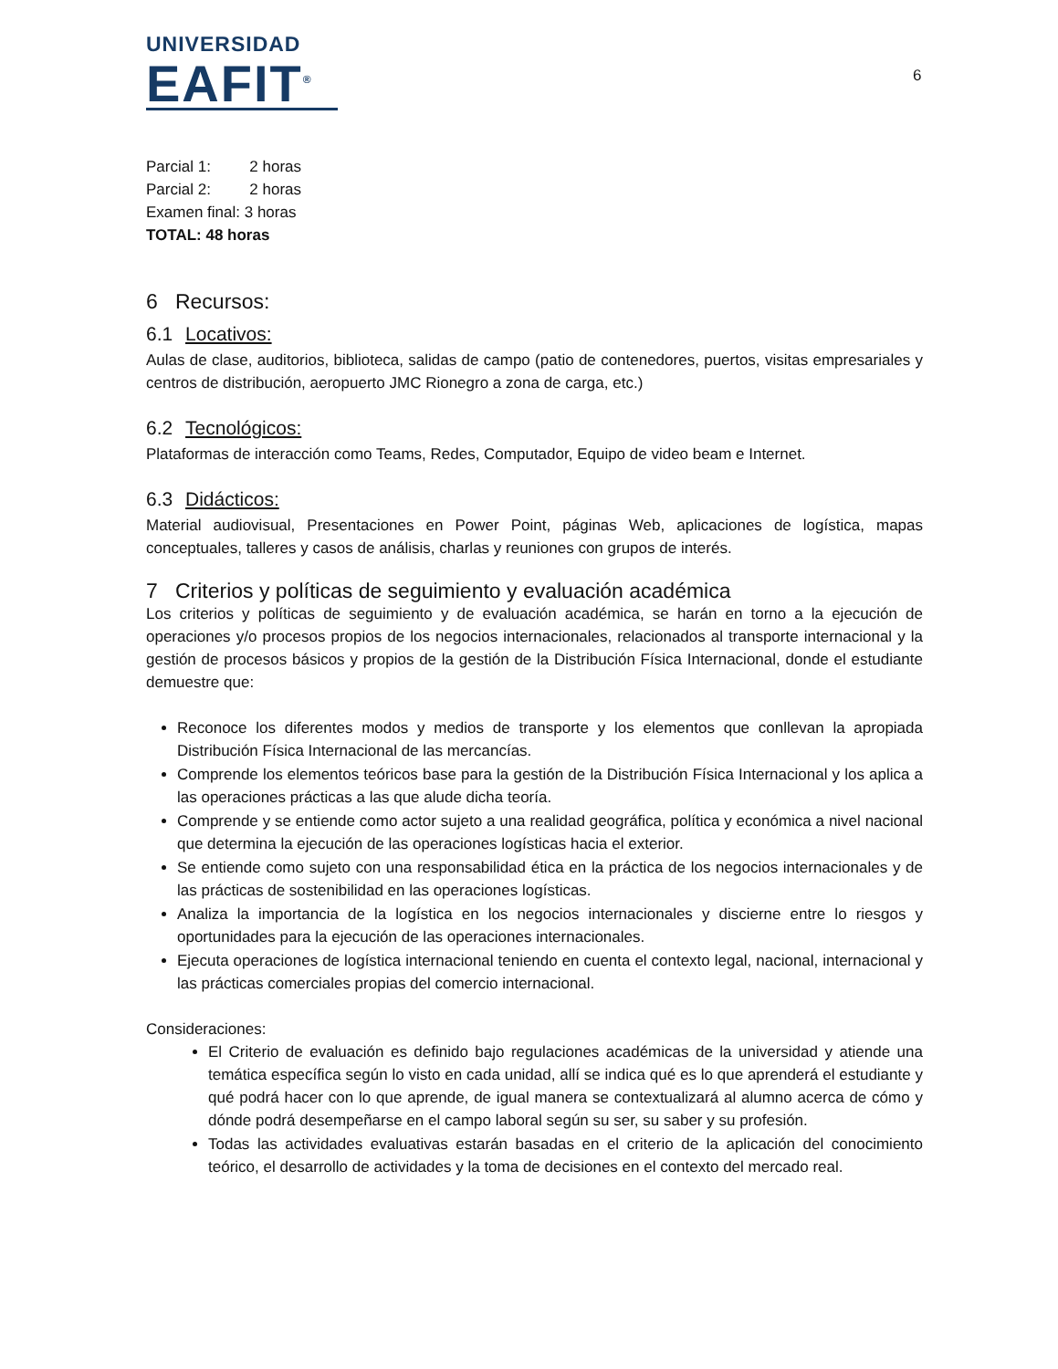UNIVERSIDAD
EAFIT<sup>®</sup>
6
Parcial 1: 2 horas
Parcial 2: 2 horas
Examen final: 3 horas
TOTAL: 48 horas
6 Recursos:
6.1 Locativos:
Aulas de clase, auditorios, biblioteca, salidas de campo (patio de contenedores, puertos, visitas empresariales y centros de distribución, aeropuerto JMC Rionegro a zona de carga, etc.)
6.2 Tecnológicos:
Plataformas de interacción como Teams, Redes, Computador, Equipo de video beam e Internet.
6.3 Didácticos:
Material audiovisual, Presentaciones en Power Point, páginas Web, aplicaciones de logística, mapas conceptuales, talleres y casos de análisis, charlas y reuniones con grupos de interés.
7 Criterios y políticas de seguimiento y evaluación académica
Los criterios y políticas de seguimiento y de evaluación académica, se harán en torno a la ejecución de operaciones y/o procesos propios de los negocios internacionales, relacionados al transporte internacional y la gestión de procesos básicos y propios de la gestión de la Distribución Física Internacional, donde el estudiante demuestre que:
Reconoce los diferentes modos y medios de transporte y los elementos que conllevan la apropiada Distribución Física Internacional de las mercancías.
Comprende los elementos teóricos base para la gestión de la Distribución Física Internacional y los aplica a las operaciones prácticas a las que alude dicha teoría.
Comprende y se entiende como actor sujeto a una realidad geográfica, política y económica a nivel nacional que determina la ejecución de las operaciones logísticas hacia el exterior.
Se entiende como sujeto con una responsabilidad ética en la práctica de los negocios internacionales y de las prácticas de sostenibilidad en las operaciones logísticas.
Analiza la importancia de la logística en los negocios internacionales y discierne entre lo riesgos y oportunidades para la ejecución de las operaciones internacionales.
Ejecuta operaciones de logística internacional teniendo en cuenta el contexto legal, nacional, internacional y las prácticas comerciales propias del comercio internacional.
Consideraciones:
El Criterio de evaluación es definido bajo regulaciones académicas de la universidad y atiende una temática específica según lo visto en cada unidad, allí se indica qué es lo que aprenderá el estudiante y qué podrá hacer con lo que aprende, de igual manera se contextualizará al alumno acerca de cómo y dónde podrá desempeñarse en el campo laboral según su ser, su saber y su profesión.
Todas las actividades evaluativas estarán basadas en el criterio de la aplicación del conocimiento teórico, el desarrollo de actividades y la toma de decisiones en el contexto del mercado real.